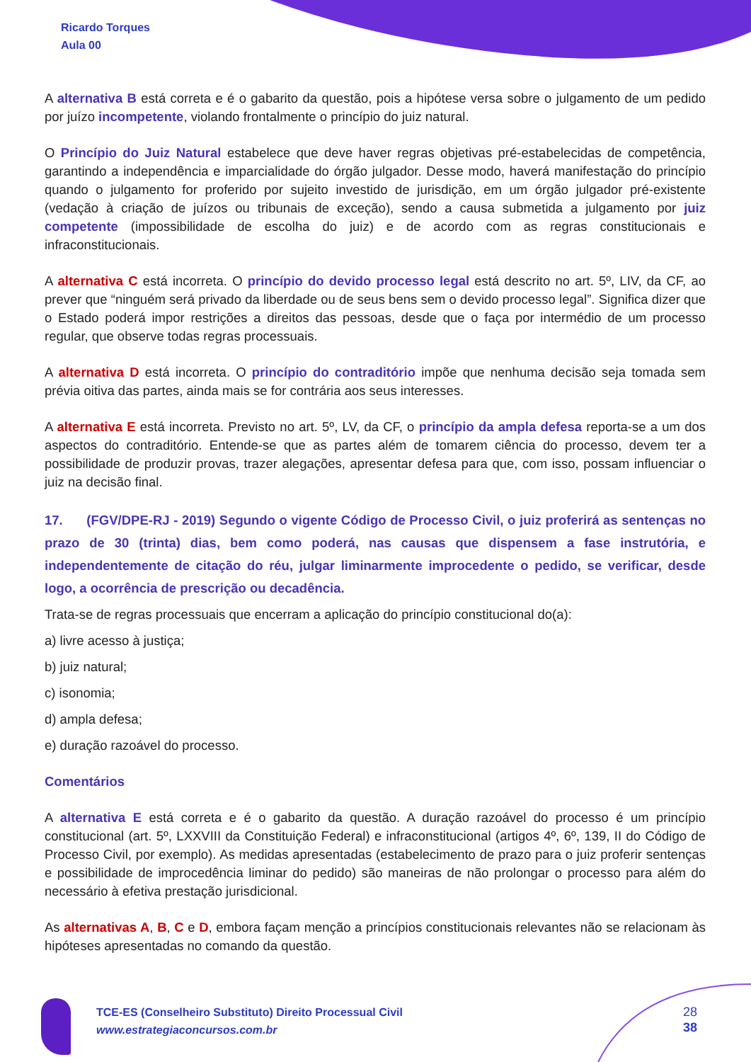Ricardo Torques
Aula 00
A alternativa B está correta e é o gabarito da questão, pois a hipótese versa sobre o julgamento de um pedido por juízo incompetente, violando frontalmente o princípio do juiz natural.
O Princípio do Juiz Natural estabelece que deve haver regras objetivas pré-estabelecidas de competência, garantindo a independência e imparcialidade do órgão julgador. Desse modo, haverá manifestação do princípio quando o julgamento for proferido por sujeito investido de jurisdição, em um órgão julgador pré-existente (vedação à criação de juízos ou tribunais de exceção), sendo a causa submetida a julgamento por juiz competente (impossibilidade de escolha do juiz) e de acordo com as regras constitucionais e infraconstitucionais.
A alternativa C está incorreta. O princípio do devido processo legal está descrito no art. 5º, LIV, da CF, ao prever que “ninguém será privado da liberdade ou de seus bens sem o devido processo legal”. Significa dizer que o Estado poderá impor restrições a direitos das pessoas, desde que o faça por intermédio de um processo regular, que observe todas regras processuais.
A alternativa D está incorreta. O princípio do contraditório impõe que nenhuma decisão seja tomada sem prévia oitiva das partes, ainda mais se for contrária aos seus interesses.
A alternativa E está incorreta. Previsto no art. 5º, LV, da CF, o princípio da ampla defesa reporta-se a um dos aspectos do contraditório. Entende-se que as partes além de tomarem ciência do processo, devem ter a possibilidade de produzir provas, trazer alegações, apresentar defesa para que, com isso, possam influenciar o juiz na decisão final.
17. (FGV/DPE-RJ - 2019) Segundo o vigente Código de Processo Civil, o juiz proferirá as sentenças no prazo de 30 (trinta) dias, bem como poderá, nas causas que dispensem a fase instrutória, e independentemente de citação do réu, julgar liminarmente improcedente o pedido, se verificar, desde logo, a ocorrência de prescrição ou decadência.
Trata-se de regras processuais que encerram a aplicação do princípio constitucional do(a):
a) livre acesso à justiça;
b) juiz natural;
c) isonomia;
d) ampla defesa;
e) duração razoável do processo.
Comentários
A alternativa E está correta e é o gabarito da questão. A duração razoável do processo é um princípio constitucional (art. 5º, LXXVIII da Constituição Federal) e infraconstitucional (artigos 4º, 6º, 139, II do Código de Processo Civil, por exemplo). As medidas apresentadas (estabelecimento de prazo para o juiz proferir sentenças e possibilidade de improcedência liminar do pedido) são maneiras de não prolongar o processo para além do necessário à efetiva prestação jurisdicional.
As alternativas A, B, C e D, embora façam menção a princípios constitucionais relevantes não se relacionam às hipóteses apresentadas no comando da questão.
TCE-ES (Conselheiro Substituto) Direito Processual Civil
www.estrategiaconcursos.com.br
28
38